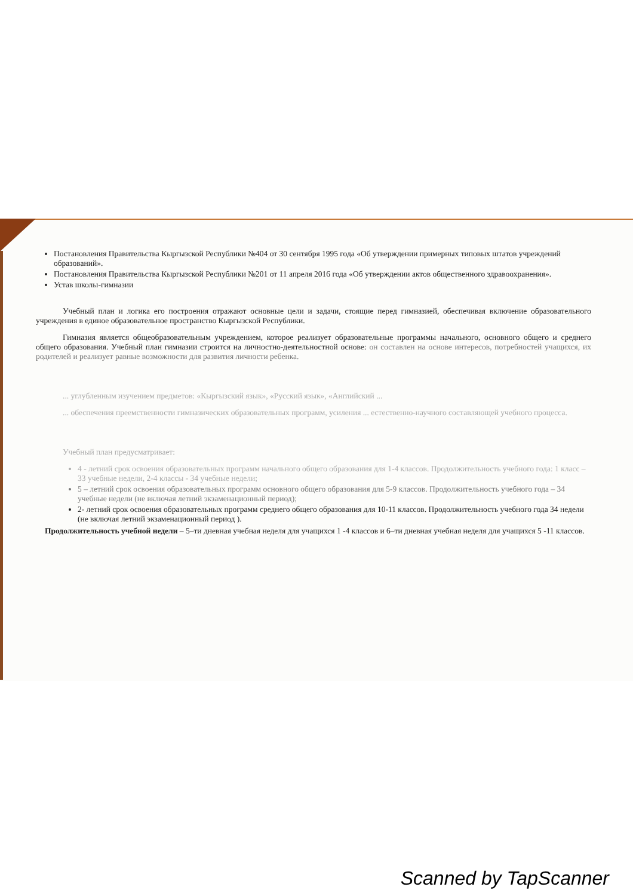Постановления Правительства Кыргызской Республики №404 от 30 сентября 1995 года «Об утверждении примерных типовых штатов учреждений образований».
Постановления Правительства Кыргызской Республики №201 от 11 апреля 2016 года «Об утверждении актов общественного здравоохранения».
Устав школы-гимназии
Учебный план и логика его построения отражают основные цели и задачи, стоящие перед гимназией, обеспечивая включение образовательного учреждения в единое образовательное пространство Кыргызской Республики.
Гимназия является общеобразовательным учреждением, которое реализует образовательные программы начального, основного общего и среднего общего образования. Учебный план гимназии строится на личностно-деятельностной основе: он составлен на основе интересов, потребностей учащихся, их родителей и реализует равные возможности для развития личности ребенка.
... углубленным изучением предметов: «Кыргызский язык», «Русский язык», «Английский ...
... обеспечения преемственности гимназических образовательных программ, усиления ... естественно-научного составляющей учебного процесса.
Учебный план предусматривает:
4 - летний срок освоения образовательных программ начального общего образования для 1-4 классов. Продолжительность учебного года: 1 класс – 33 учебные недели, 2-4 классы - 34 учебные недели;
5 – летний срок освоения образовательных программ основного общего образования для 5-9 классов. Продолжительность учебного года – 34 учебные недели (не включая летний экзаменационный период);
2- летний срок освоения образовательных программ среднего общего образования для 10-11 классов. Продолжительность учебного года 34 недели (не включая летний экзаменационный период ).
Продолжительность учебной недели – 5–ти дневная учебная неделя для учащихся 1 -4 классов и 6–ти дневная учебная неделя для учащихся 5 -11 классов.
Scanned by TapScanner